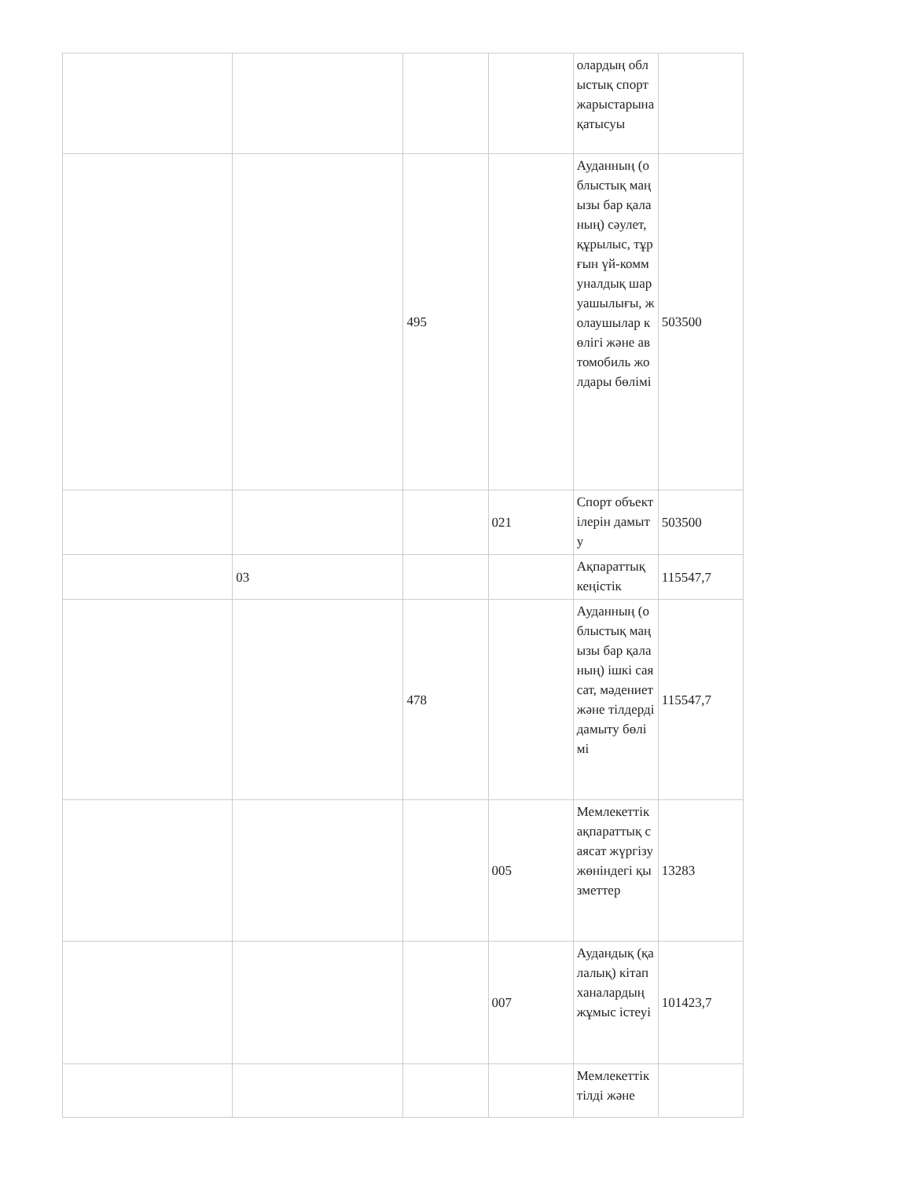| | | | | олардың облыстық спорт жарыстарына қатысуы | |
| | | 495 | | Ауданның (облыстық маңызы бар қаланың) сәулет, құрылыс, тұрғын үй-коммуналдық шаруашылығы, жолаушылар көлігі және автомобиль жолдары бөлімі | 503500 |
| | | | 021 | Спорт объектілерін дамыту | 503500 |
| | 03 | | | Ақпараттық кеңістік | 115547,7 |
| | | 478 | | Ауданның (облыстық маңызы бар қаланың) ішкі саясат, мәдениет және тілдерді дамыту бөлімі | 115547,7 |
| | | | 005 | Мемлекеттік ақпараттық саясат жүргізу жөніндегі қызметтер | 13283 |
| | | | 007 | Аудандық (қалалық) кітапханалардың жұмыс істеуі | 101423,7 |
| | | | | Мемлекеттік тілді және | |